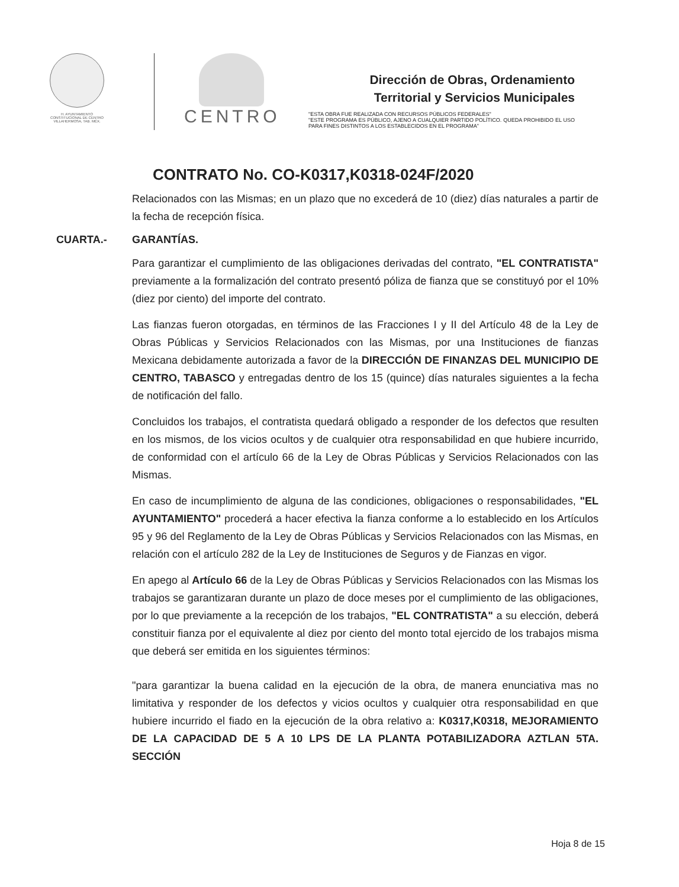H. AYUNTAMIENTO
CONSTITUCIONAL DE CENTRO
VILLAHERMOSA, TAB. MÉX.
CENTRO
Dirección de Obras, Ordenamiento
Territorial y Servicios Municipales
"ESTA OBRA FUE REALIZADA CON RECURSOS PÚBLICOS FEDERALES"
"ESTE PROGRAMA ES PÚBLICO, AJENO A CUALQUIER PARTIDO POLÍTICO. QUEDA PROHIBIDO EL USO PARA FINES DISTINTOS A LOS ESTABLECIDOS EN EL PROGRAMA"
CONTRATO No. CO-K0317,K0318-024F/2020
Relacionados con las Mismas; en un plazo que no excederá de 10 (diez) días naturales a partir de la fecha de recepción física.
CUARTA.- GARANTÍAS.
Para garantizar el cumplimiento de las obligaciones derivadas del contrato, "EL CONTRATISTA" previamente a la formalización del contrato presentó póliza de fianza que se constituyó por el 10% (diez por ciento) del importe del contrato.
Las fianzas fueron otorgadas, en términos de las Fracciones I y II del Artículo 48 de la Ley de Obras Públicas y Servicios Relacionados con las Mismas, por una Instituciones de fianzas Mexicana debidamente autorizada a favor de la DIRECCIÓN DE FINANZAS DEL MUNICIPIO DE CENTRO, TABASCO y entregadas dentro de los 15 (quince) días naturales siguientes a la fecha de notificación del fallo.
Concluidos los trabajos, el contratista quedará obligado a responder de los defectos que resulten en los mismos, de los vicios ocultos y de cualquier otra responsabilidad en que hubiere incurrido, de conformidad con el artículo 66 de la Ley de Obras Públicas y Servicios Relacionados con las Mismas.
En caso de incumplimiento de alguna de las condiciones, obligaciones o responsabilidades, "EL AYUNTAMIENTO" procederá a hacer efectiva la fianza conforme a lo establecido en los Artículos 95 y 96 del Reglamento de la Ley de Obras Públicas y Servicios Relacionados con las Mismas, en relación con el artículo 282 de la Ley de Instituciones de Seguros y de Fianzas en vigor.
En apego al Artículo 66 de la Ley de Obras Públicas y Servicios Relacionados con las Mismas los trabajos se garantizaran durante un plazo de doce meses por el cumplimiento de las obligaciones, por lo que previamente a la recepción de los trabajos, "EL CONTRATISTA" a su elección, deberá constituir fianza por el equivalente al diez por ciento del monto total ejercido de los trabajos misma que deberá ser emitida en los siguientes términos:
"para garantizar la buena calidad en la ejecución de la obra, de manera enunciativa mas no limitativa y responder de los defectos y vicios ocultos y cualquier otra responsabilidad en que hubiere incurrido el fiado en la ejecución de la obra relativo a: K0317,K0318, MEJORAMIENTO DE LA CAPACIDAD DE 5 A 10 LPS DE LA PLANTA POTABILIZADORA AZTLAN 5TA. SECCIÓN
Hoja 8 de 15